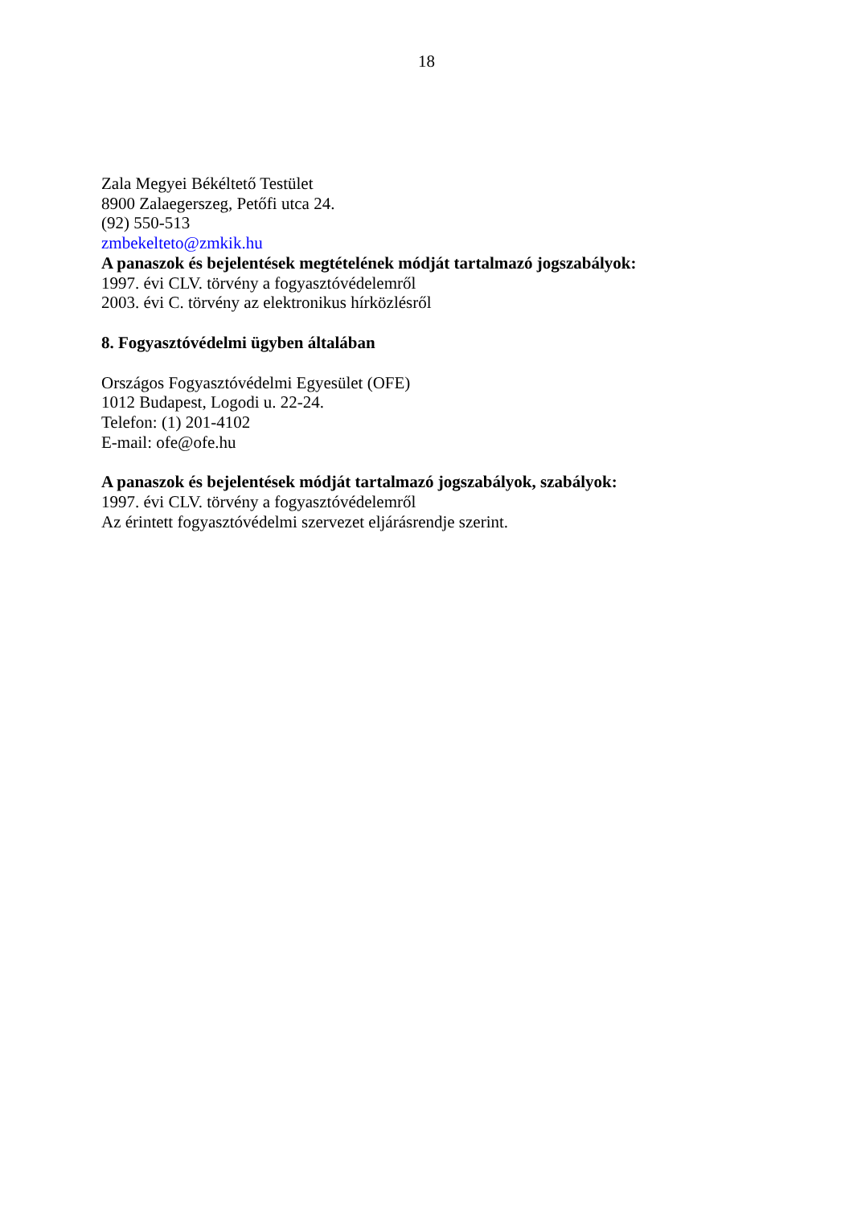18
Zala Megyei Békéltető Testület
8900 Zalaegerszeg, Petőfi utca 24.
(92) 550-513
zmbekelteto@zmkik.hu
A panaszok és bejelentések megtételének módját tartalmazó jogszabályok:
1997. évi CLV. törvény a fogyasztóvédelemről
2003. évi C. törvény az elektronikus hírközlésről
8. Fogyasztóvédelmi ügyben általában
Országos Fogyasztóvédelmi Egyesület (OFE)
1012 Budapest, Logodi u. 22-24.
Telefon: (1) 201-4102
E-mail: ofe@ofe.hu
A panaszok és bejelentések módját tartalmazó jogszabályok, szabályok:
1997. évi CLV. törvény a fogyasztóvédelemről
Az érintett fogyasztóvédelmi szervezet eljárásrendje szerint.